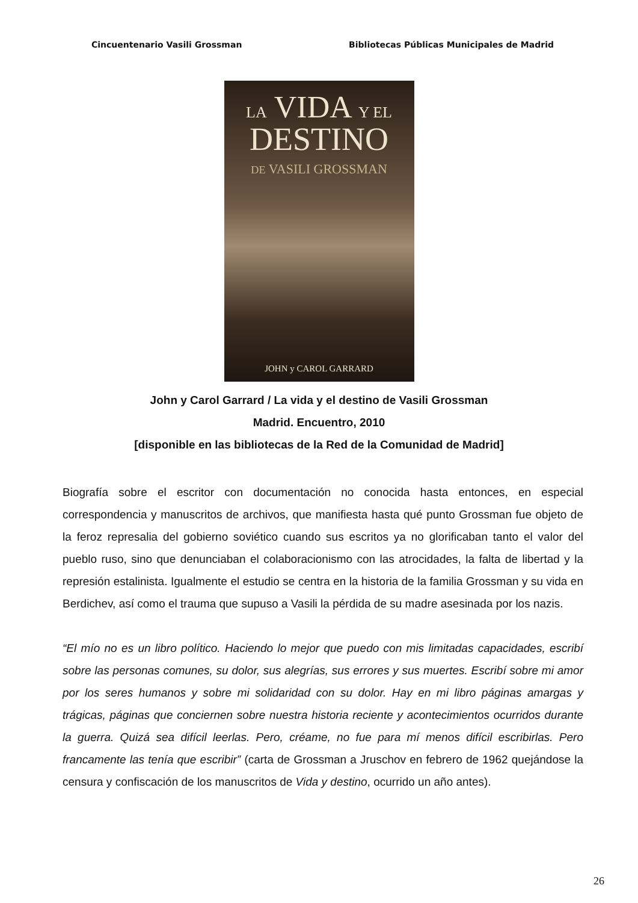Cincuentenario Vasili Grossman Bibliotecas Públicas Municipales de Madrid
LA VIDA Y EL
DESTINO
DE VASILI GROSSMAN
JOHN y CAROL GARRARD
John y Carol Garrard / La vida y el destino de Vasili Grossman
Madrid. Encuentro, 2010
[disponible en las bibliotecas de la Red de la Comunidad de Madrid]
Biografía sobre el escritor con documentación no conocida hasta entonces, en especial correspondencia y manuscritos de archivos, que manifiesta hasta qué punto Grossman fue objeto de la feroz represalia del gobierno soviético cuando sus escritos ya no glorificaban tanto el valor del pueblo ruso, sino que denunciaban el colaboracionismo con las atrocidades, la falta de libertad y la represión estalinista. Igualmente el estudio se centra en la historia de la familia Grossman y su vida en Berdichev, así como el trauma que supuso a Vasili la pérdida de su madre asesinada por los nazis.
“El mío no es un libro político. Haciendo lo mejor que puedo con mis limitadas capacidades, escribí sobre las personas comunes, su dolor, sus alegrías, sus errores y sus muertes. Escribí sobre mi amor por los seres humanos y sobre mi solidaridad con su dolor. Hay en mi libro páginas amargas y trágicas, páginas que conciernen sobre nuestra historia reciente y acontecimientos ocurridos durante la guerra. Quizá sea difícil leerlas. Pero, créame, no fue para mí menos difícil escribirlas. Pero francamente las tenía que escribir” (carta de Grossman a Jruschov en febrero de 1962 quejándose la censura y confiscación de los manuscritos de Vida y destino, ocurrido un año antes).
26